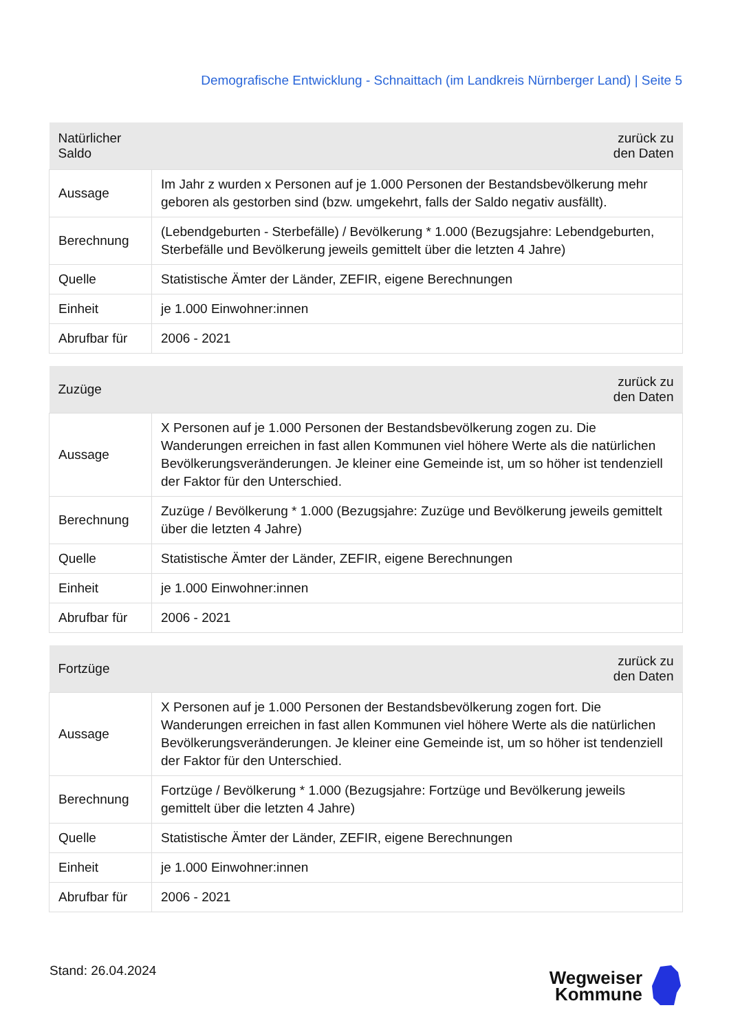Demografische Entwicklung - Schnaittach (im Landkreis Nürnberger Land) | Seite 5
| Natürlicher Saldo | zurück zu den Daten |
| --- | --- |
| Aussage | Im Jahr z wurden x Personen auf je 1.000 Personen der Bestandsbevölkerung mehr geboren als gestorben sind (bzw. umgekehrt, falls der Saldo negativ ausfällt). |
| Berechnung | (Lebendgeburten - Sterbefälle) / Bevölkerung * 1.000 (Bezugsjahre: Lebendgeburten, Sterbefälle und Bevölkerung jeweils gemittelt über die letzten 4 Jahre) |
| Quelle | Statistische Ämter der Länder, ZEFIR, eigene Berechnungen |
| Einheit | je 1.000 Einwohner:innen |
| Abrufbar für | 2006 - 2021 |
| Zuzüge | zurück zu den Daten |
| --- | --- |
| Aussage | X Personen auf je 1.000 Personen der Bestandsbevölkerung zogen zu. Die Wanderungen erreichen in fast allen Kommunen viel höhere Werte als die natürlichen Bevölkerungsveränderungen. Je kleiner eine Gemeinde ist, um so höher ist tendenziell der Faktor für den Unterschied. |
| Berechnung | Zuzüge / Bevölkerung * 1.000 (Bezugsjahre: Zuzüge und Bevölkerung jeweils gemittelt über die letzten 4 Jahre) |
| Quelle | Statistische Ämter der Länder, ZEFIR, eigene Berechnungen |
| Einheit | je 1.000 Einwohner:innen |
| Abrufbar für | 2006 - 2021 |
| Fortzüge | zurück zu den Daten |
| --- | --- |
| Aussage | X Personen auf je 1.000 Personen der Bestandsbevölkerung zogen fort. Die Wanderungen erreichen in fast allen Kommunen viel höhere Werte als die natürlichen Bevölkerungsveränderungen. Je kleiner eine Gemeinde ist, um so höher ist tendenziell der Faktor für den Unterschied. |
| Berechnung | Fortzüge / Bevölkerung * 1.000 (Bezugsjahre: Fortzüge und Bevölkerung jeweils gemittelt über die letzten 4 Jahre) |
| Quelle | Statistische Ämter der Länder, ZEFIR, eigene Berechnungen |
| Einheit | je 1.000 Einwohner:innen |
| Abrufbar für | 2006 - 2021 |
Stand: 26.04.2024
Wegweiser
Kommune